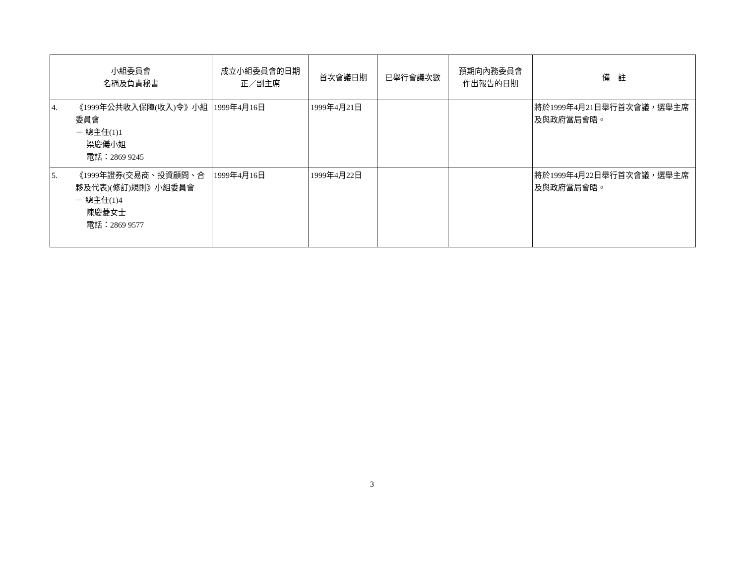| 小組委員會 名稱及負責秘書 | 成立小組委員會的日期 正／副主席 | 首次會議日期 | 已舉行會議次數 | 預期向內務委員會 作出報告的日期 | 備 註 |
| --- | --- | --- | --- | --- | --- |
| 4. 《1999年公共收入保障(收入)令》小組委員會 － 總主任(1)1 梁慶儀小姐 電話：2869 9245 | 1999年4月16日 | 1999年4月21日 | | | 將於1999年4月21日舉行首次會議，選舉主席及與政府當局會晤。 |
| 5. 《1999年證券(交易商、投資顧問、合夥及代表)(修訂)規則》小組委員會 － 總主任(1)4 陳慶菱女士 電話：2869 9577 | 1999年4月16日 | 1999年4月22日 | | | 將於1999年4月22日舉行首次會議，選舉主席及與政府當局會晤。 |
3